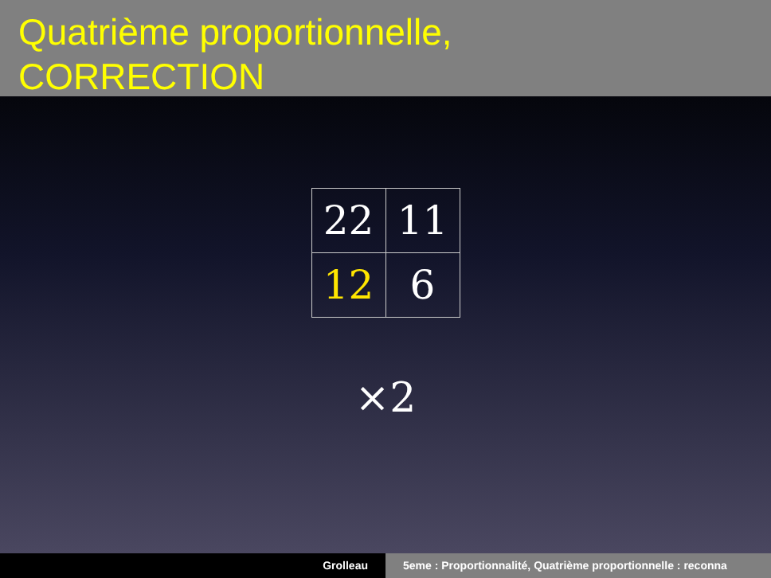Quatrième proportionnelle,
CORRECTION
| 22 | 11 |
| 12 | 6 |
×2
Grolleau 5eme : Proportionnalité, Quatrième proportionnelle : reconna